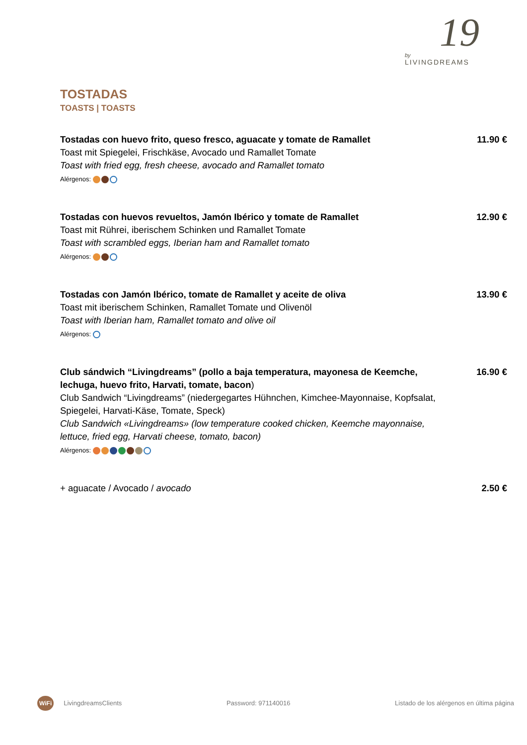19
by
LIVINGDREAMS
TOSTADAS
TOASTS | TOASTS
Tostadas con huevo frito, queso fresco, aguacate y tomate de Ramallet
Toast mit Spiegelei, Frischkäse, Avocado und Ramallet Tomate
Toast with fried egg, fresh cheese, avocado and Ramallet tomato
Alérgenos:
11.90 €
Tostadas con huevos revueltos, Jamón Ibérico y tomate de Ramallet
Toast mit Rühr­ei, iberischem Schinken und Ramallet Tomate
Toast with scrambled eggs, Iberian ham and Ramallet tomato
Alérgenos:
12.90 €
Tostadas con Jamón Ibérico, tomate de Ramallet y aceite de oliva
Toast mit iberischem Schinken, Ramallet Tomate und Olivenöl
Toast with Iberian ham, Ramallet tomato and olive oil
Alérgenos:
13.90 €
Club sándwich “Livingdreams” (pollo a baja temperatura, mayonesa de Keemche, lechuga, huevo frito, Harvati, tomate, bacon)
Club Sandwich “Livingdreams” (niedergegartes Hühnchen, Kimchee-Mayonnaise, Kopfsalat, Spiegelei, Harvati-Käse, Tomate, Speck)
Club Sandwich «Livingdreams» (low temperature cooked chicken, Keemche mayonnaise, lettuce, fried egg, Harvati cheese, tomato, bacon)
Alérgenos:
16.90 €
+ aguacate / Avocado / avocado 2.50 €
WiFi LivingdreamsClients Password: 971140016
Listado de los alérgenos en última página